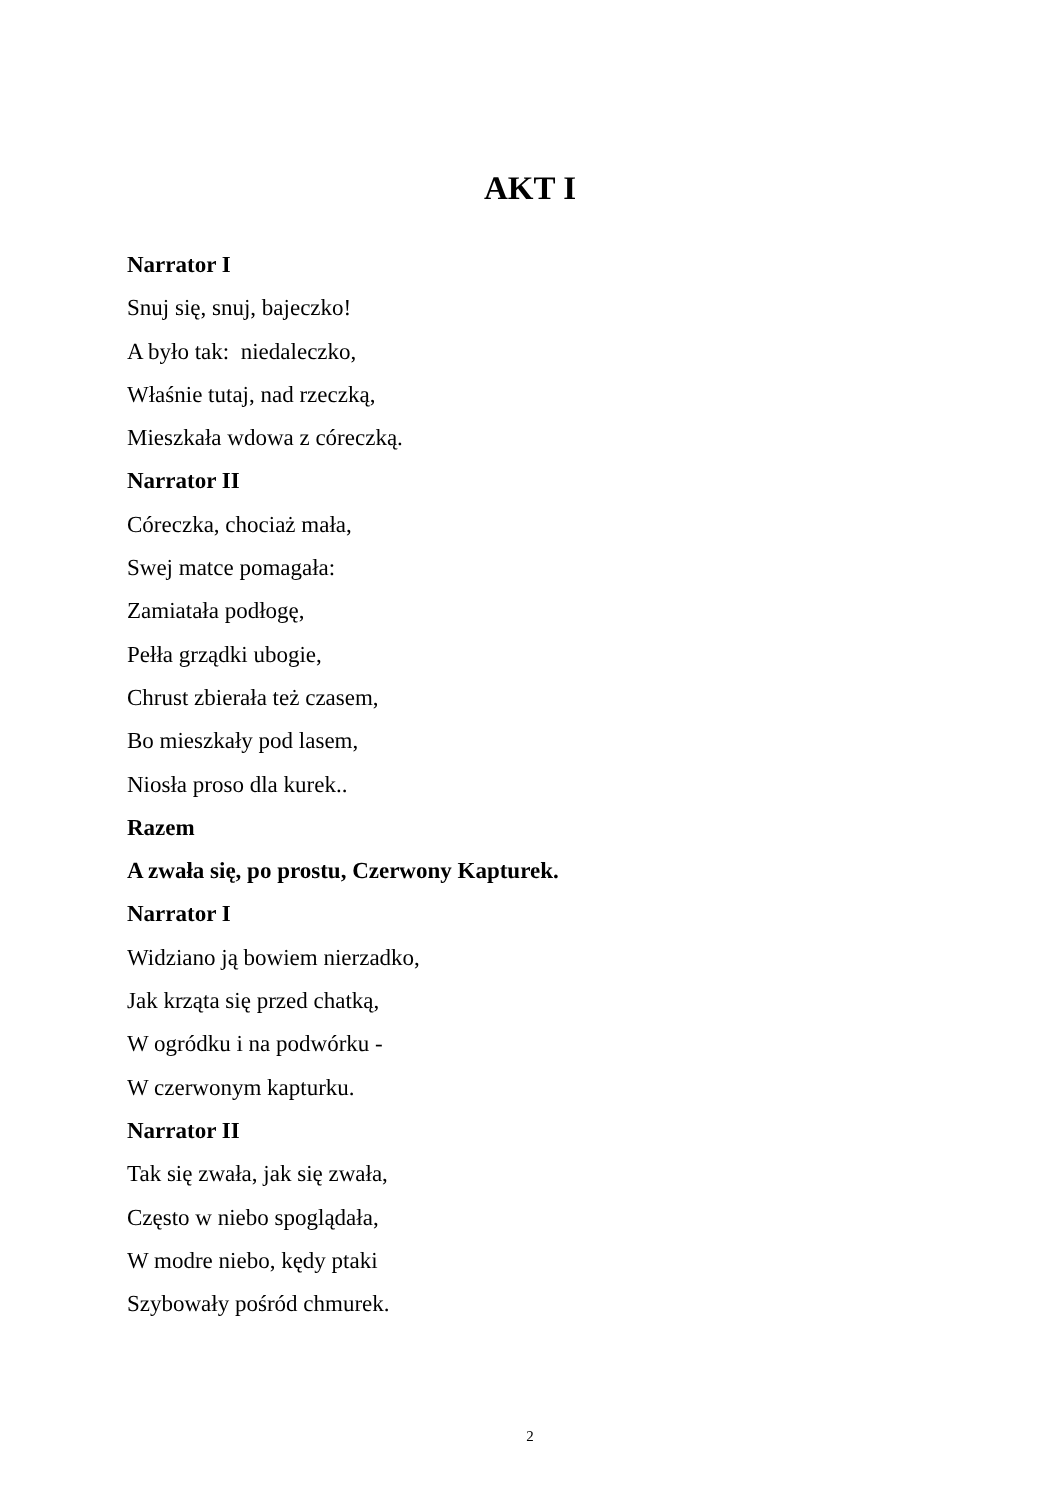AKT I
Narrator I
Snuj się, snuj, bajeczko!
A było tak: niedaleczko,
Właśnie tutaj, nad rzeczką,
Mieszkała wdowa z córeczką.
Narrator II
Córeczka, chociaż mała,
Swej matce pomagała:
Zamiatała podłogę,
Pełła grządki ubogie,
Chrust zbierała też czasem,
Bo mieszkały pod lasem,
Niosła proso dla kurek..
Razem
A zwała się, po prostu, Czerwony Kapturek.
Narrator I
Widziano ją bowiem nierzadko,
Jak krząta się przed chatką,
W ogródku i na podwórku -
W czerwonym kapturku.
Narrator II
Tak się zwała, jak się zwała,
Często w niebo spoglądała,
W modre niebo, kędy ptaki
Szybowały pośród chmurek.
2